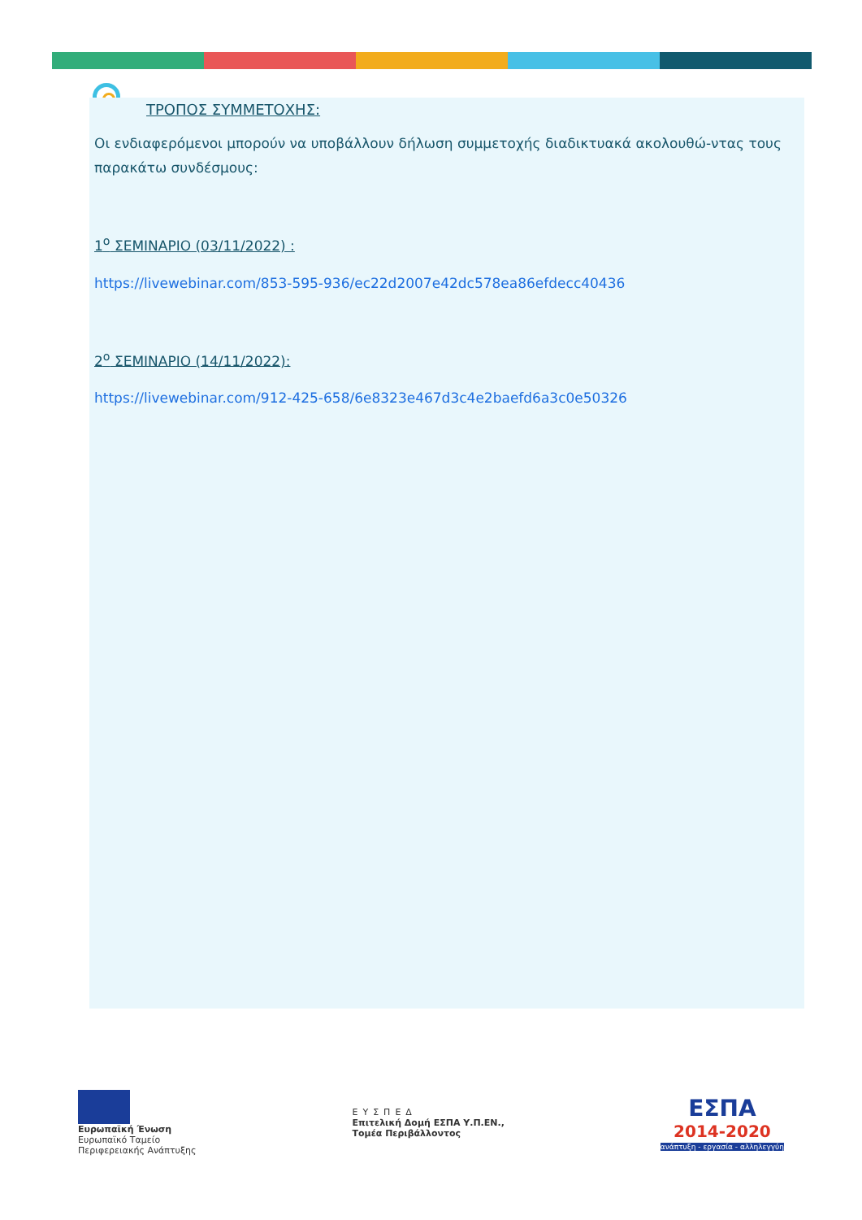ΤΡΟΠΟΣ ΣΥΜΜΕΤΟΧΗΣ:
Οι ενδιαφερόμενοι μπορούν να υποβάλλουν δήλωση συμμετοχής διαδικτυακά ακολουθώ-ντας τους παρακάτω συνδέσμους:
1<sup>ο</sup> ΣΕΜΙΝΑΡΙΟ (03/11/2022) :
https://livewebinar.com/853-595-936/ec22d2007e42dc578ea86efdecc40436
2<sup>ο</sup> ΣΕΜΙΝΑΡΙΟ (14/11/2022):
https://livewebinar.com/912-425-658/6e8323e467d3c4e2baefd6a3c0e50326
Ευρωπαϊκή Ένωση
Ευρωπαϊκό Ταμείο
Περιφερειακής Ανάπτυξης
ΕΥΣΠΕΔ
Επιτελική Δομή ΕΣΠΑ Υ.Π.ΕΝ.,
Τομέα Περιβάλλοντος
ΕΣΠΑ
2014-2020
ανάπτυξη - εργασία - αλληλεγγύη